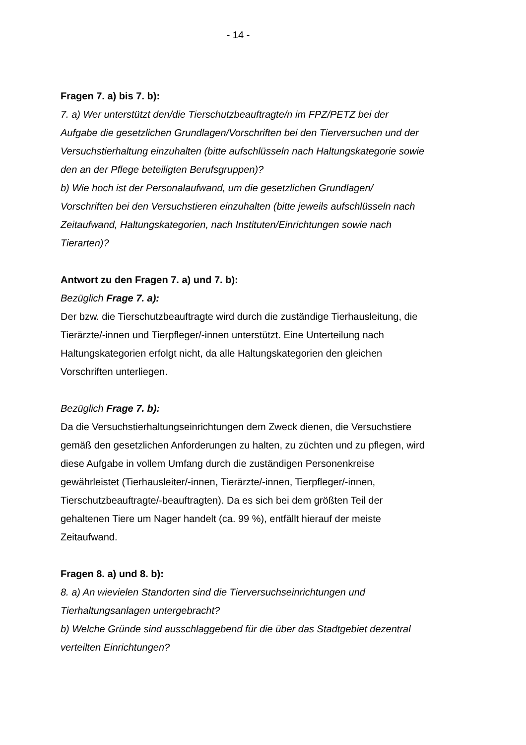- 14 -
Fragen 7. a) bis 7. b):
7. a) Wer unterstützt den/die Tierschutzbeauftragte/n im FPZ/PETZ bei der Aufgabe die gesetzlichen Grundlagen/Vorschriften bei den Tierversuchen und der Versuchstierhaltung einzuhalten (bitte aufschlüsseln nach Haltungskategorie sowie den an der Pflege beteiligten Berufsgruppen)?
b) Wie hoch ist der Personalaufwand, um die gesetzlichen Grundlagen/ Vorschriften bei den Versuchstieren einzuhalten (bitte jeweils aufschlüsseln nach Zeitaufwand, Haltungskategorien, nach Instituten/Einrichtungen sowie nach Tierarten)?
Antwort zu den Fragen 7. a) und 7. b):
Bezüglich Frage 7. a):
Der bzw. die Tierschutzbeauftragte wird durch die zuständige Tierhausleitung, die Tierärzte/-innen und Tierpfleger/-innen unterstützt. Eine Unterteilung nach Haltungskategorien erfolgt nicht, da alle Haltungskategorien den gleichen Vorschriften unterliegen.
Bezüglich Frage 7. b):
Da die Versuchstierhaltungseinrichtungen dem Zweck dienen, die Versuchstiere gemäß den gesetzlichen Anforderungen zu halten, zu züchten und zu pflegen, wird diese Aufgabe in vollem Umfang durch die zuständigen Personenkreise gewährleistet (Tierhausleiter/-innen, Tierärzte/-innen, Tierpfleger/-innen, Tierschutzbeauftragte/-beauftragten). Da es sich bei dem größten Teil der gehaltenen Tiere um Nager handelt (ca. 99 %), entfällt hierauf der meiste Zeitaufwand.
Fragen 8. a) und 8. b):
8. a) An wievielen Standorten sind die Tierversuchseinrichtungen und Tierhaltungsanlagen untergebracht?
b) Welche Gründe sind ausschlaggebend für die über das Stadtgebiet dezentral verteilten Einrichtungen?